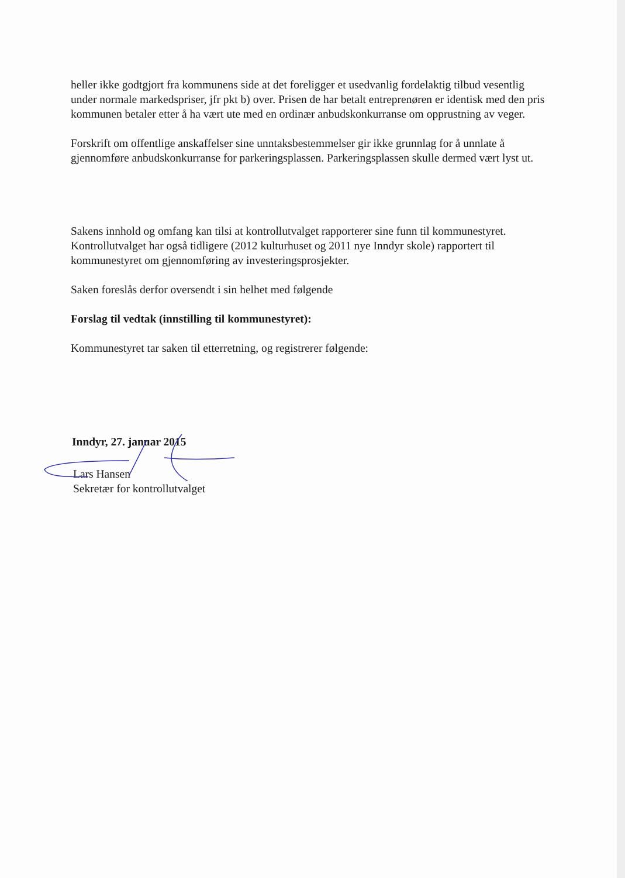heller ikke godtgjort fra kommunens side at det foreligger et usedvanlig fordelaktig tilbud vesentlig under normale markedspriser, jfr pkt b) over. Prisen de har betalt entreprenøren er identisk med den pris kommunen betaler etter å ha vært ute med en ordinær anbudskonkurranse om opprustning av veger.
Forskrift om offentlige anskaffelser sine unntaksbestemmelser gir ikke grunnlag for å unnlate å gjennomføre anbudskonkurranse for parkeringsplassen. Parkeringsplassen skulle dermed vært lyst ut.
Sakens innhold og omfang kan tilsi at kontrollutvalget rapporterer sine funn til kommunestyret. Kontrollutvalget har også tidligere (2012 kulturhuset og 2011 nye Inndyr skole) rapportert til kommunestyret om gjennomføring av investeringsprosjekter.
Saken foreslås derfor oversendt i sin helhet med følgende
Forslag til vedtak (innstilling til kommunestyret):
Kommunestyret tar saken til etterretning, og registrerer følgende:
Inndyr, 27. januar 2015
Lars Hansen
Sekretær for kontrollutvalget